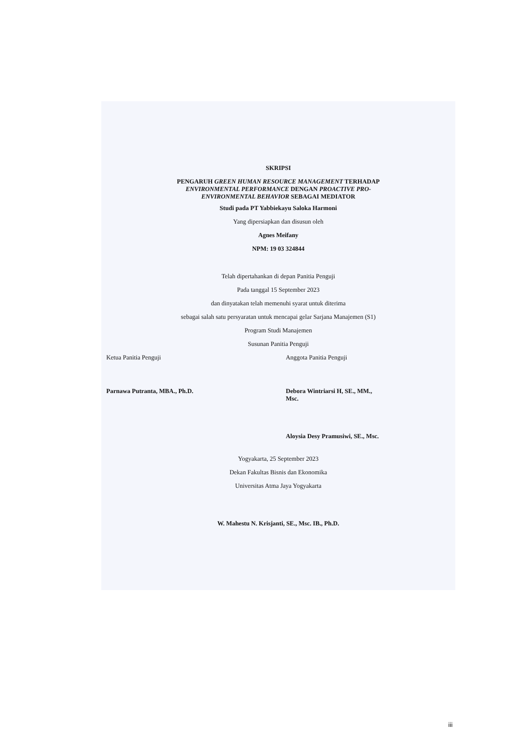SKRIPSI
PENGARUH GREEN HUMAN RESOURCE MANAGEMENT TERHADAP
ENVIRONMENTAL PERFORMANCE DENGAN PROACTIVE PRO-
ENVIRONMENTAL BEHAVIOR SEBAGAI MEDIATOR
Studi pada PT Yabbiekayu Saloka Harmoni
Yang dipersiapkan dan disusun oleh
Agnes Meifany
NPM: 19 03 324844
Telah dipertahankan di depan Panitia Penguji
Pada tanggal 15 September 2023
dan dinyatakan telah memenuhi syarat untuk diterima
sebagai salah satu persyaratan untuk mencapai gelar Sarjana Manajemen (S1)
Program Studi Manajemen
Susunan Panitia Penguji
Ketua Panitia Penguji Anggota Panitia Penguji
Parnawa Putranta, MBA., Ph.D. Debora Wintriarsi H, SE., MM.,
Msc.
Aloysia Desy Pramusiwi, SE., Msc.
Yogyakarta, 25 September 2023
Dekan Fakultas Bisnis dan Ekonomika
Universitas Atma Jaya Yogyakarta
W. Mahestu N. Krisjanti, SE., Msc. IB., Ph.D.
iii